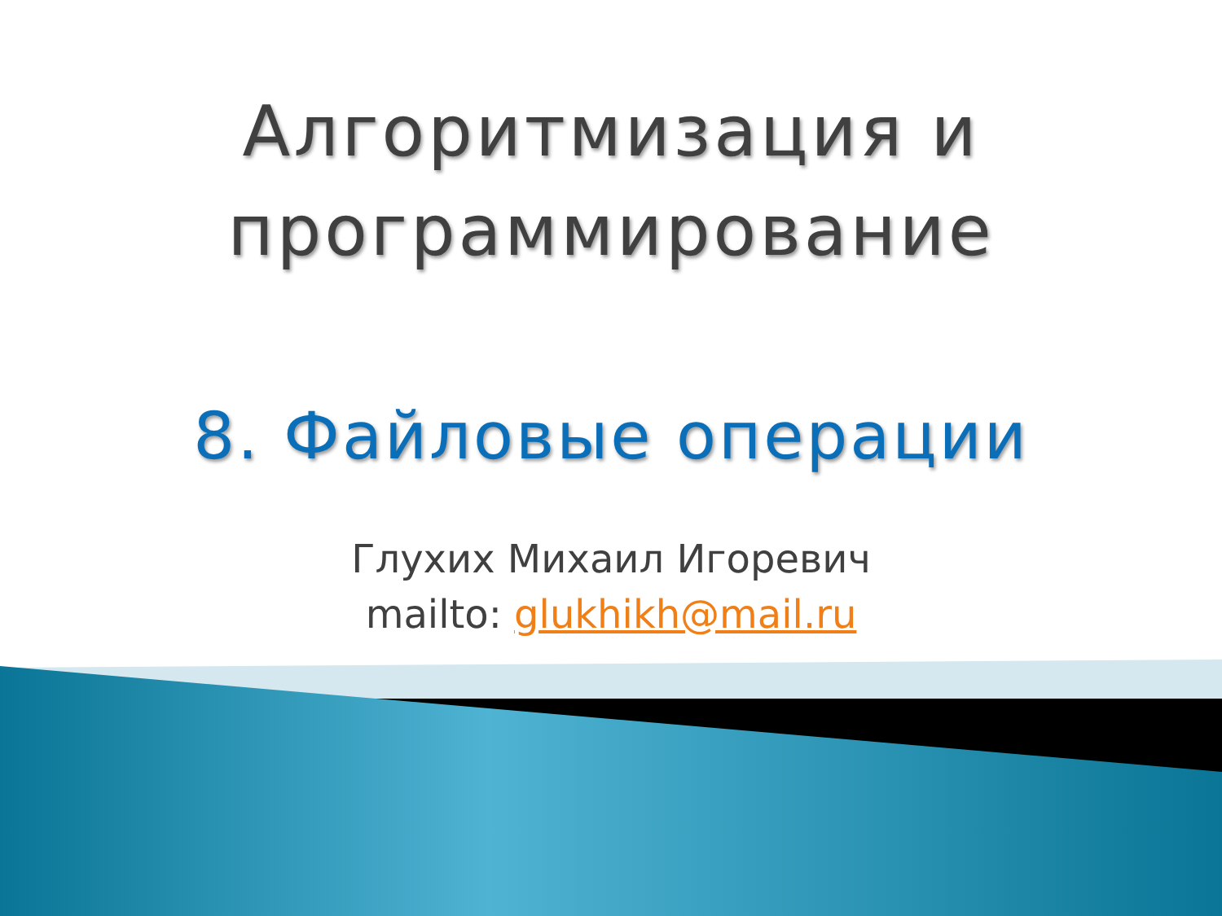Алгоритмизация и
программирование
8. Файловые операции
Глухих Михаил Игоревич
mailto: glukhikh@mail.ru